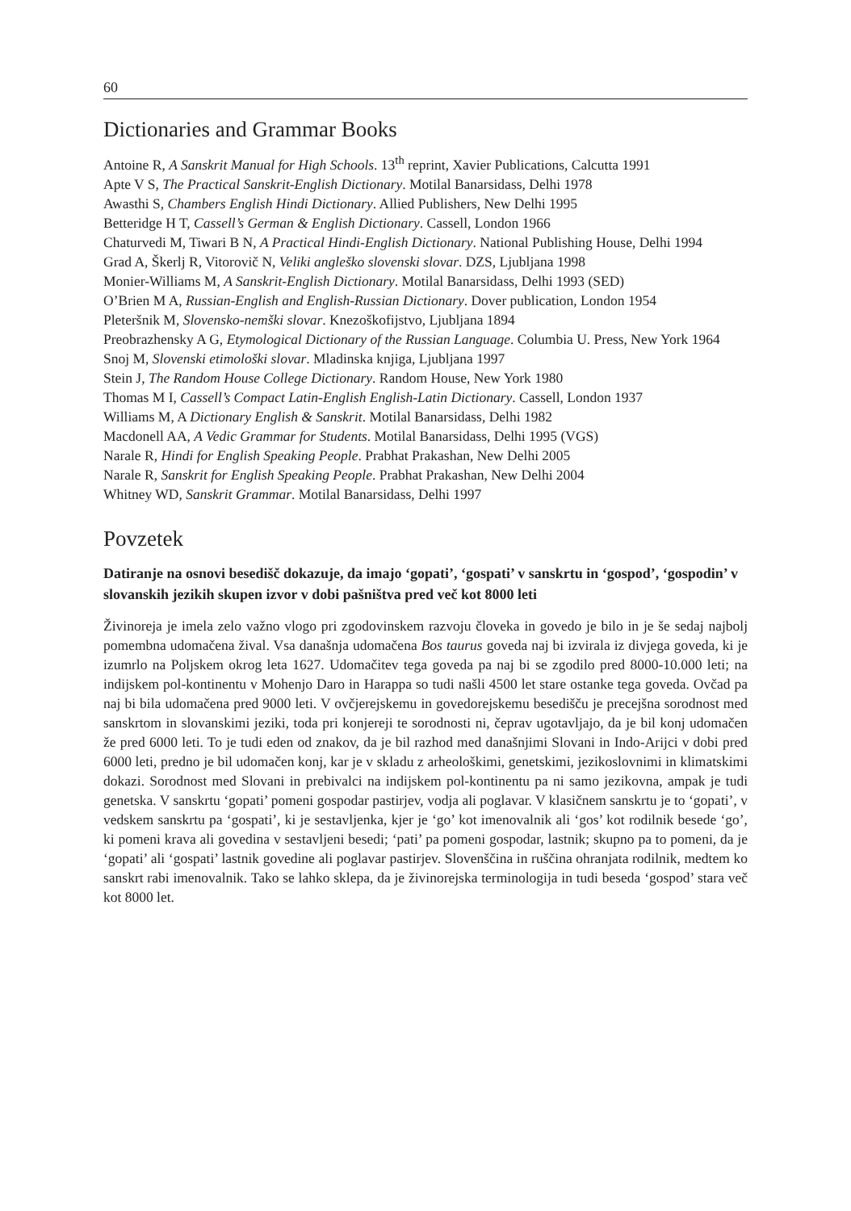60
Dictionaries and Grammar Books
Antoine R, A Sanskrit Manual for High Schools. 13<sup>th</sup> reprint, Xavier Publications, Calcutta 1991
Apte V S, The Practical Sanskrit-English Dictionary. Motilal Banarsidass, Delhi 1978
Awasthi S, Chambers English Hindi Dictionary. Allied Publishers, New Delhi 1995
Betteridge H T, Cassell’s German & English Dictionary. Cassell, London 1966
Chaturvedi M, Tiwari B N, A Practical Hindi-English Dictionary. National Publishing House, Delhi 1994
Grad A, Škerlj R, Vitorovič N, Veliki angleško slovenski slovar. DZS, Ljubljana 1998
Monier-Williams M, A Sanskrit-English Dictionary. Motilal Banarsidass, Delhi 1993 (SED)
O’Brien M A, Russian-English and English-Russian Dictionary. Dover publication, London 1954
Pleteršnik M, Slovensko-nemški slovar. Knezoškofijstvo, Ljubljana 1894
Preobrazhensky A G, Etymological Dictionary of the Russian Language. Columbia U. Press, New York 1964
Snoj M, Slovenski etimološki slovar. Mladinska knjiga, Ljubljana 1997
Stein J, The Random House College Dictionary. Random House, New York 1980
Thomas M I, Cassell’s Compact Latin-English English-Latin Dictionary. Cassell, London 1937
Williams M, A Dictionary English & Sanskrit. Motilal Banarsidass, Delhi 1982
Macdonell AA, A Vedic Grammar for Students. Motilal Banarsidass, Delhi 1995 (VGS)
Narale R, Hindi for English Speaking People. Prabhat Prakashan, New Delhi 2005
Narale R, Sanskrit for English Speaking People. Prabhat Prakashan, New Delhi 2004
Whitney WD, Sanskrit Grammar. Motilal Banarsidass, Delhi 1997
Povzetek
Datiranje na osnovi besedišč dokazuje, da imajo ‘gopati’, ‘gospati’ v sanskrtu in ‘gospod’, ‘gospodin’ v slovanskih jezikih skupen izvor v dobi pašništva pred več kot 8000 leti
Živinoreja je imela zelo važno vlogo pri zgodovinskem razvoju človeka in govedo je bilo in je še sedaj najbolj pomembna udomačena žival. Vsa današnja udomačena Bos taurus goveda naj bi izvirala iz divjega goveda, ki je izumrlo na Poljskem okrog leta 1627. Udomačitev tega goveda pa naj bi se zgodilo pred 8000-10.000 leti; na indijskem pol-kontinentu v Mohenjo Daro in Harappa so tudi našli 4500 let stare ostanke tega goveda. Ovčad pa naj bi bila udomačena pred 9000 leti. V ovčjerejskemu in govedorejskemu besedišču je precejšna sorodnost med sanskrtom in slovanskimi jeziki, toda pri konjereji te sorodnosti ni, čeprav ugotavljajo, da je bil konj udomačen že pred 6000 leti. To je tudi eden od znakov, da je bil razhod med današnjimi Slovani in Indo-Arijci v dobi pred 6000 leti, predno je bil udomačen konj, kar je v skladu z arheološkimi, genetskimi, jezikoslovnimi in klimatskimi dokazi. Sorodnost med Slovani in prebivalci na indijskem pol-kontinentu pa ni samo jezikovna, ampak je tudi genetska. V sanskrtu ‘gopati’ pomeni gospodar pastirjev, vodja ali poglavar. V klasičnem sanskrtu je to ‘gopati’, v vedskem sanskrtu pa ‘gospati’, ki je sestavljenka, kjer je ‘go’ kot imenovalnik ali ‘gos’ kot rodilnik besede ‘go’, ki pomeni krava ali govedina v sestavljeni besedi; ‘pati’ pa pomeni gospodar, lastnik; skupno pa to pomeni, da je ‘gopati’ ali ‘gospati’ lastnik govedine ali poglavar pastirjev. Slovenščina in ruščina ohranjata rodilnik, medtem ko sanskrt rabi imenovalnik. Tako se lahko sklepa, da je živinorejska terminologija in tudi beseda ‘gospod’ stara več kot 8000 let.